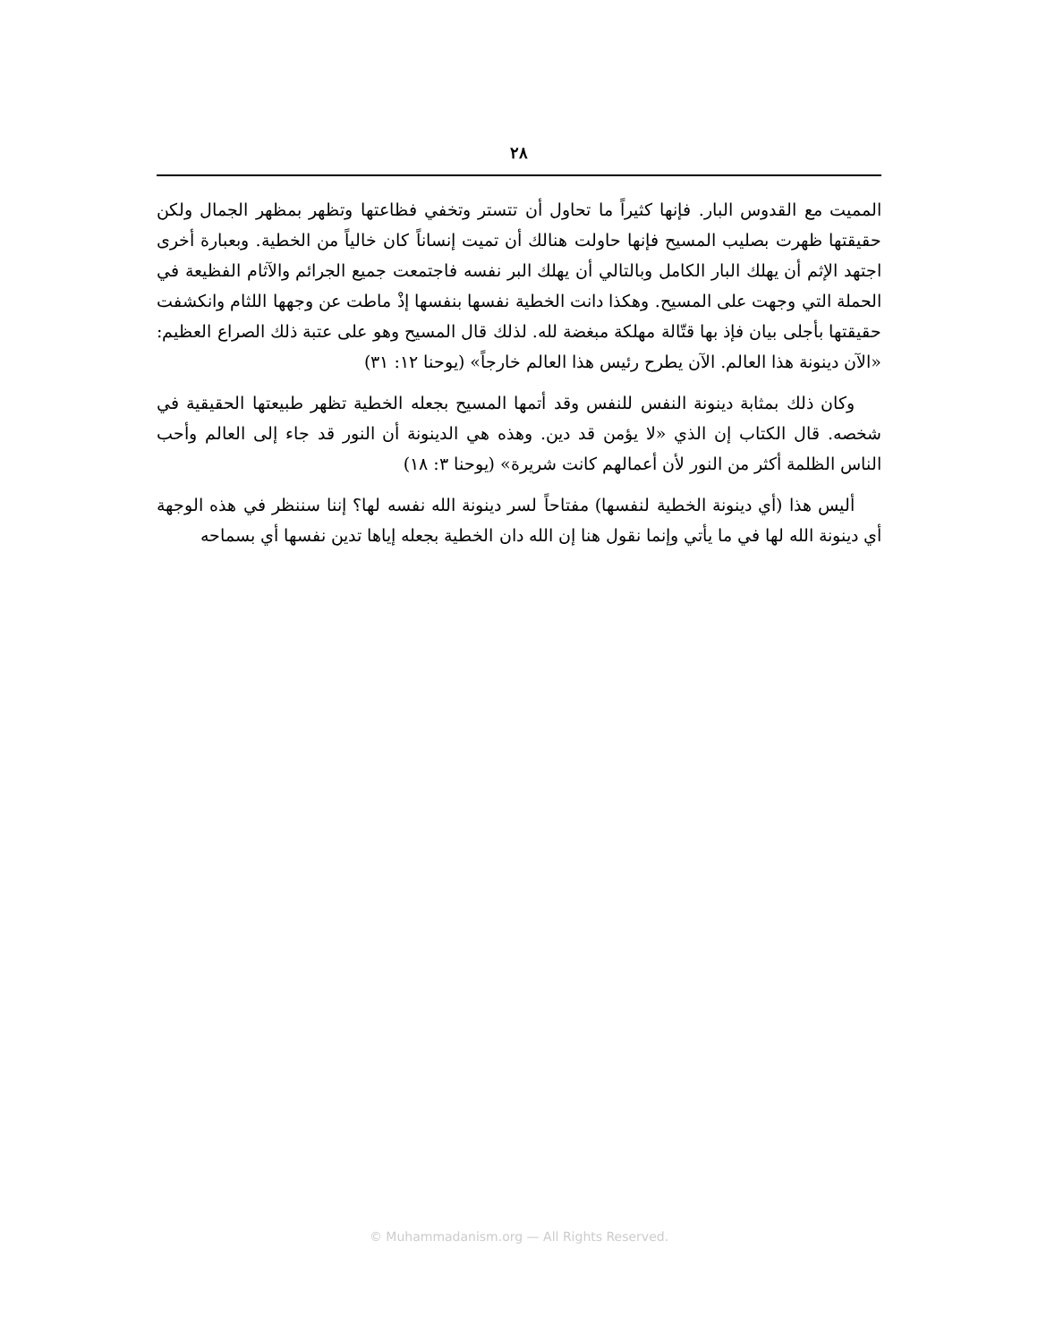٢٨
المميت مع القدوس البار. فإنها كثيراً ما تحاول أن تتستر وتخفي فظاعتها وتظهر بمظهر الجمال ولكن حقيقتها ظهرت بصليب المسيح فإنها حاولت هنالك أن تميت إنساناً كان خالياً من الخطية. وبعبارة أخرى اجتهد الإثم أن يهلك البار الكامل وبالتالي أن يهلك البر نفسه فاجتمعت جميع الجرائم والآثام الفظيعة في الحملة التي وجهت على المسيح. وهكذا دانت الخطية نفسها بنفسها إذْ ماطت عن وجهها اللثام وانكشفت حقيقتها بأجلى بيان فإذ بها قتّالة مهلكة مبغضة لله. لذلك قال المسيح وهو على عتبة ذلك الصراع العظيم: «الآن دينونة هذا العالم. الآن يطرح رئيس هذا العالم خارجاً» (يوحنا ١٢: ٣١)
وكان ذلك بمثابة دينونة النفس للنفس وقد أتمها المسيح بجعله الخطية تظهر طبيعتها الحقيقية في شخصه. قال الكتاب إن الذي «لا يؤمن قد دين. وهذه هي الدينونة أن النور قد جاء إلى العالم وأحب الناس الظلمة أكثر من النور لأن أعمالهم كانت شريرة» (يوحنا ٣: ١٨)
أليس هذا (أي دينونة الخطية لنفسها) مفتاحاً لسر دينونة الله نفسه لها؟ إننا سننظر في هذه الوجهة أي دينونة الله لها في ما يأتي وإنما نقول هنا إن الله دان الخطية بجعله إياها تدين نفسها أي بسماحه
© Muhammadanism.org — All Rights Reserved.